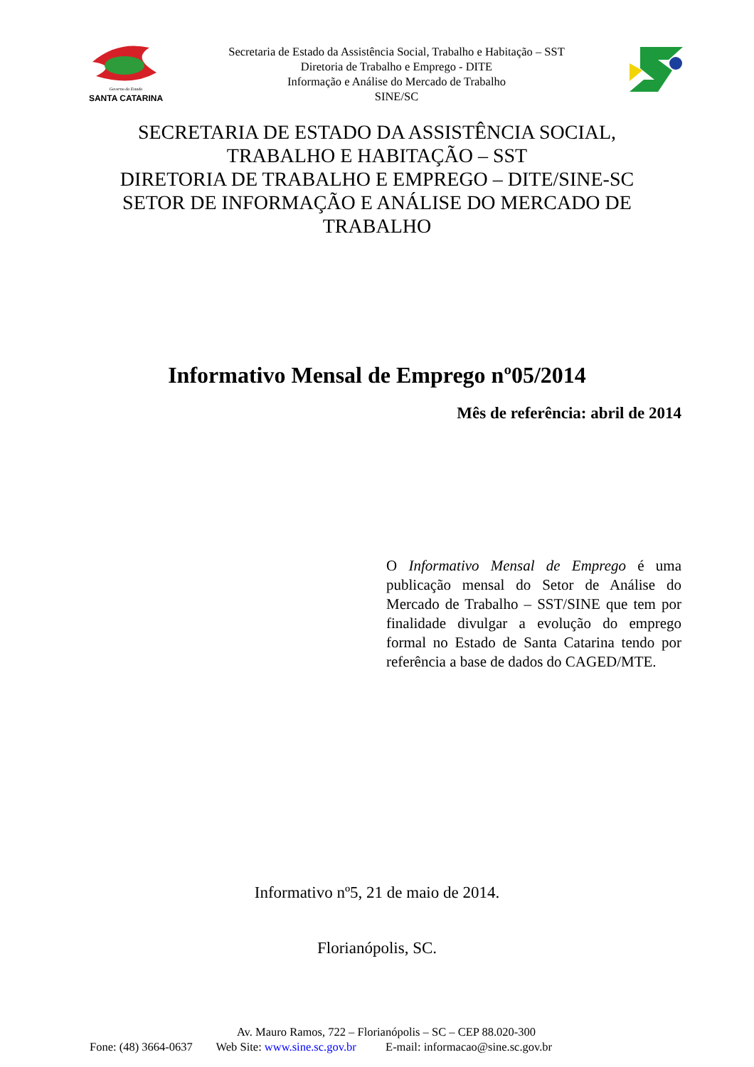Governo do Estado
SANTA CATARINA
Secretaria de Estado da Assistência Social, Trabalho e Habitação – SST
Diretoria de Trabalho e Emprego - DITE
Informação e Análise do Mercado de Trabalho
SINE/SC
SECRETARIA DE ESTADO DA ASSISTÊNCIA SOCIAL,
TRABALHO E HABITAÇÃO – SST
DIRETORIA DE TRABALHO E EMPREGO – DITE/SINE-SC
SETOR DE INFORMAÇÃO E ANÁLISE DO MERCADO DE
TRABALHO
Informativo Mensal de Emprego nº05/2014
Mês de referência: abril de 2014
O Informativo Mensal de Emprego é uma publicação mensal do Setor de Análise do Mercado de Trabalho – SST/SINE que tem por finalidade divulgar a evolução do emprego formal no Estado de Santa Catarina tendo por referência a base de dados do CAGED/MTE.
Informativo nº5, 21 de maio de 2014.
Florianópolis, SC.
Av. Mauro Ramos, 722 – Florianópolis – SC – CEP 88.020-300
Fone: (48) 3664-0637 Web Site: www.sine.sc.gov.br E-mail: informacao@sine.sc.gov.br